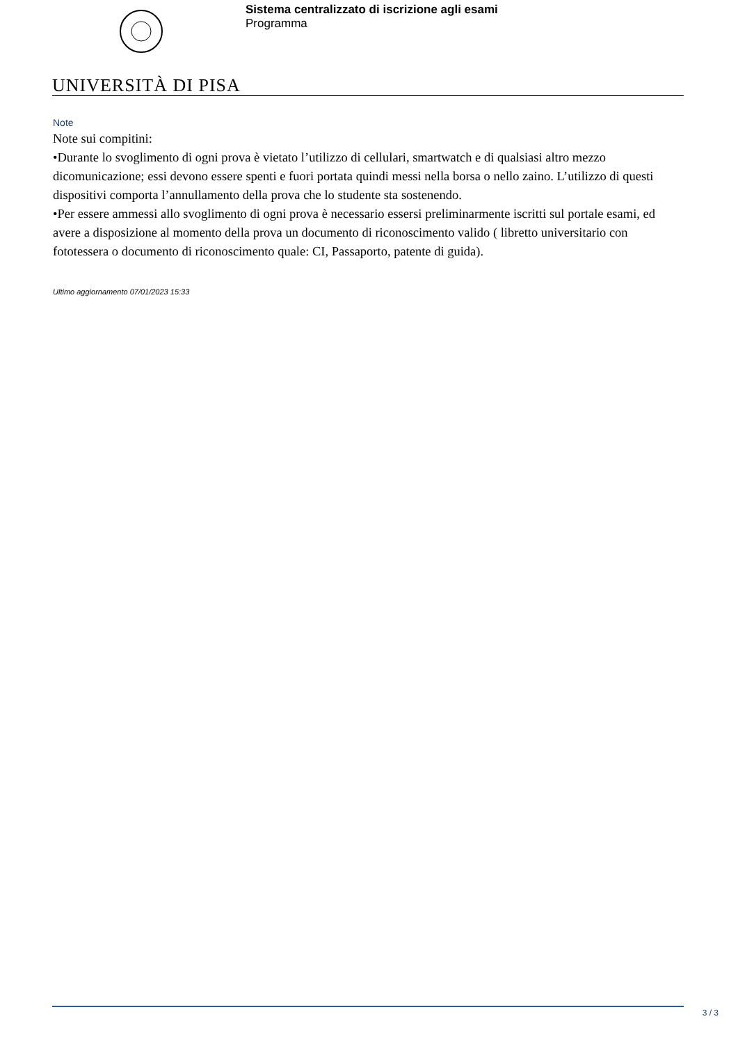Sistema centralizzato di iscrizione agli esami
Programma
UNIVERSITÀ DI PISA
Note
Note sui compitini:
•Durante lo svoglimento di ogni prova è vietato l’utilizzo di cellulari, smartwatch e di qualsiasi altro mezzo dicomunicazione; essi devono essere spenti e fuori portata quindi messi nella borsa o nello zaino. L’utilizzo di questi dispositivi comporta l’annullamento della prova che lo studente sta sostenendo.
•Per essere ammessi allo svoglimento di ogni prova è necessario essersi preliminarmente iscritti sul portale esami, ed avere a disposizione al momento della prova un documento di riconoscimento valido ( libretto universitario con fototessera o documento di riconoscimento quale: CI, Passaporto, patente di guida).
Ultimo aggiornamento 07/01/2023 15:33
3 / 3